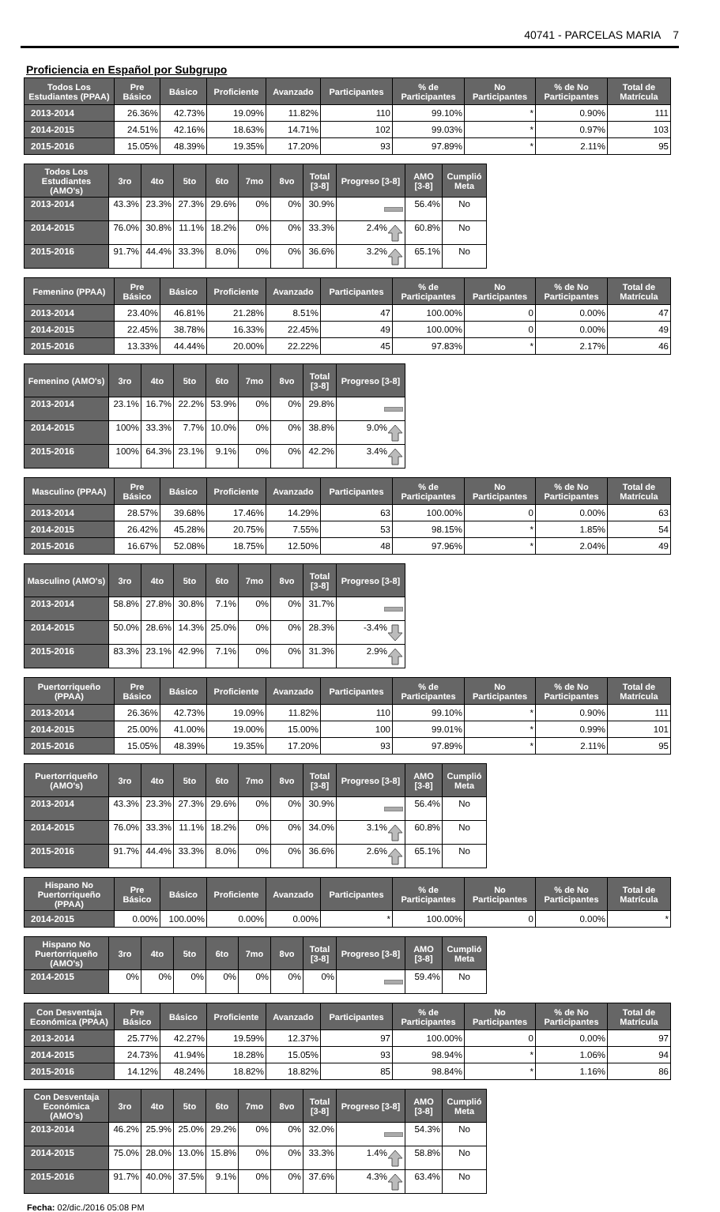40741 - PARCELAS MARIA 7
Proficiencia en Español por Subgrupo
| Todos Los Estudiantes (PPAA) | Pre Básico | Básico | Proficiente | Avanzado | Participantes | % de Participantes | No Participantes | % de No Participantes | Total de Matrícula |
| --- | --- | --- | --- | --- | --- | --- | --- | --- | --- |
| 2013-2014 | 26.36% | 42.73% | 19.09% | 11.82% | 110 | 99.10% | * | 0.90% | 111 |
| 2014-2015 | 24.51% | 42.16% | 18.63% | 14.71% | 102 | 99.03% | * | 0.97% | 103 |
| 2015-2016 | 15.05% | 48.39% | 19.35% | 17.20% | 93 | 97.89% | * | 2.11% | 95 |
| Todos Los Estudiantes (AMO's) | 3ro | 4to | 5to | 6to | 7mo | 8vo | Total [3-8] | Progreso [3-8] | AMO [3-8] | Cumplió Meta |
| --- | --- | --- | --- | --- | --- | --- | --- | --- | --- | --- |
| 2013-2014 | 43.3% | 23.3% | 27.3% | 29.6% | 0% | 0% | 30.9% | | 56.4% | No |
| 2014-2015 | 76.0% | 30.8% | 11.1% | 18.2% | 0% | 0% | 33.3% | 2.4% | 60.8% | No |
| 2015-2016 | 91.7% | 44.4% | 33.3% | 8.0% | 0% | 0% | 36.6% | 3.2% | 65.1% | No |
| Femenino (PPAA) | Pre Básico | Básico | Proficiente | Avanzado | Participantes | % de Participantes | No Participantes | % de No Participantes | Total de Matrícula |
| --- | --- | --- | --- | --- | --- | --- | --- | --- | --- |
| 2013-2014 | 23.40% | 46.81% | 21.28% | 8.51% | 47 | 100.00% | 0 | 0.00% | 47 |
| 2014-2015 | 22.45% | 38.78% | 16.33% | 22.45% | 49 | 100.00% | 0 | 0.00% | 49 |
| 2015-2016 | 13.33% | 44.44% | 20.00% | 22.22% | 45 | 97.83% | * | 2.17% | 46 |
| Femenino (AMO's) | 3ro | 4to | 5to | 6to | 7mo | 8vo | Total [3-8] | Progreso [3-8] |
| --- | --- | --- | --- | --- | --- | --- | --- | --- |
| 2013-2014 | 23.1% | 16.7% | 22.2% | 53.9% | 0% | 0% | 29.8% | |
| 2014-2015 | 100% | 33.3% | 7.7% | 10.0% | 0% | 0% | 38.8% | 9.0% |
| 2015-2016 | 100% | 64.3% | 23.1% | 9.1% | 0% | 0% | 42.2% | 3.4% |
| Masculino (PPAA) | Pre Básico | Básico | Proficiente | Avanzado | Participantes | % de Participantes | No Participantes | % de No Participantes | Total de Matrícula |
| --- | --- | --- | --- | --- | --- | --- | --- | --- | --- |
| 2013-2014 | 28.57% | 39.68% | 17.46% | 14.29% | 63 | 100.00% | 0 | 0.00% | 63 |
| 2014-2015 | 26.42% | 45.28% | 20.75% | 7.55% | 53 | 98.15% | * | 1.85% | 54 |
| 2015-2016 | 16.67% | 52.08% | 18.75% | 12.50% | 48 | 97.96% | * | 2.04% | 49 |
| Masculino (AMO's) | 3ro | 4to | 5to | 6to | 7mo | 8vo | Total [3-8] | Progreso [3-8] |
| --- | --- | --- | --- | --- | --- | --- | --- | --- |
| 2013-2014 | 58.8% | 27.8% | 30.8% | 7.1% | 0% | 0% | 31.7% | |
| 2014-2015 | 50.0% | 28.6% | 14.3% | 25.0% | 0% | 0% | 28.3% | -3.4% |
| 2015-2016 | 83.3% | 23.1% | 42.9% | 7.1% | 0% | 0% | 31.3% | 2.9% |
| Puertorriqueño (PPAA) | Pre Básico | Básico | Proficiente | Avanzado | Participantes | % de Participantes | No Participantes | % de No Participantes | Total de Matrícula |
| --- | --- | --- | --- | --- | --- | --- | --- | --- | --- |
| 2013-2014 | 26.36% | 42.73% | 19.09% | 11.82% | 110 | 99.10% | * | 0.90% | 111 |
| 2014-2015 | 25.00% | 41.00% | 19.00% | 15.00% | 100 | 99.01% | * | 0.99% | 101 |
| 2015-2016 | 15.05% | 48.39% | 19.35% | 17.20% | 93 | 97.89% | * | 2.11% | 95 |
| Puertorriqueño (AMO's) | 3ro | 4to | 5to | 6to | 7mo | 8vo | Total [3-8] | Progreso [3-8] | AMO [3-8] | Cumplió Meta |
| --- | --- | --- | --- | --- | --- | --- | --- | --- | --- | --- |
| 2013-2014 | 43.3% | 23.3% | 27.3% | 29.6% | 0% | 0% | 30.9% | | 56.4% | No |
| 2014-2015 | 76.0% | 33.3% | 11.1% | 18.2% | 0% | 0% | 34.0% | 3.1% | 60.8% | No |
| 2015-2016 | 91.7% | 44.4% | 33.3% | 8.0% | 0% | 0% | 36.6% | 2.6% | 65.1% | No |
| Hispano No Puertorriqueño (PPAA) | Pre Básico | Básico | Proficiente | Avanzado | Participantes | % de Participantes | No Participantes | % de No Participantes | Total de Matrícula |
| --- | --- | --- | --- | --- | --- | --- | --- | --- | --- |
| 2014-2015 | 0.00% | 100.00% | 0.00% | 0.00% | * | 100.00% | 0 | 0.00% | * |
| Hispano No Puertorriqueño (AMO's) | 3ro | 4to | 5to | 6to | 7mo | 8vo | Total [3-8] | Progreso [3-8] | AMO [3-8] | Cumplió Meta |
| --- | --- | --- | --- | --- | --- | --- | --- | --- | --- | --- |
| 2014-2015 | 0% | 0% | 0% | 0% | 0% | 0% | 0% | | 59.4% | No |
| Con Desventaja Económica (PPAA) | Pre Básico | Básico | Proficiente | Avanzado | Participantes | % de Participantes | No Participantes | % de No Participantes | Total de Matrícula |
| --- | --- | --- | --- | --- | --- | --- | --- | --- | --- |
| 2013-2014 | 25.77% | 42.27% | 19.59% | 12.37% | 97 | 100.00% | 0 | 0.00% | 97 |
| 2014-2015 | 24.73% | 41.94% | 18.28% | 15.05% | 93 | 98.94% | * | 1.06% | 94 |
| 2015-2016 | 14.12% | 48.24% | 18.82% | 18.82% | 85 | 98.84% | * | 1.16% | 86 |
| Con Desventaja Económica (AMO's) | 3ro | 4to | 5to | 6to | 7mo | 8vo | Total [3-8] | Progreso [3-8] | AMO [3-8] | Cumplió Meta |
| --- | --- | --- | --- | --- | --- | --- | --- | --- | --- | --- |
| 2013-2014 | 46.2% | 25.9% | 25.0% | 29.2% | 0% | 0% | 32.0% | | 54.3% | No |
| 2014-2015 | 75.0% | 28.0% | 13.0% | 15.8% | 0% | 0% | 33.3% | 1.4% | 58.8% | No |
| 2015-2016 | 91.7% | 40.0% | 37.5% | 9.1% | 0% | 0% | 37.6% | 4.3% | 63.4% | No |
Fecha: 02/dic./2016 05:08 PM